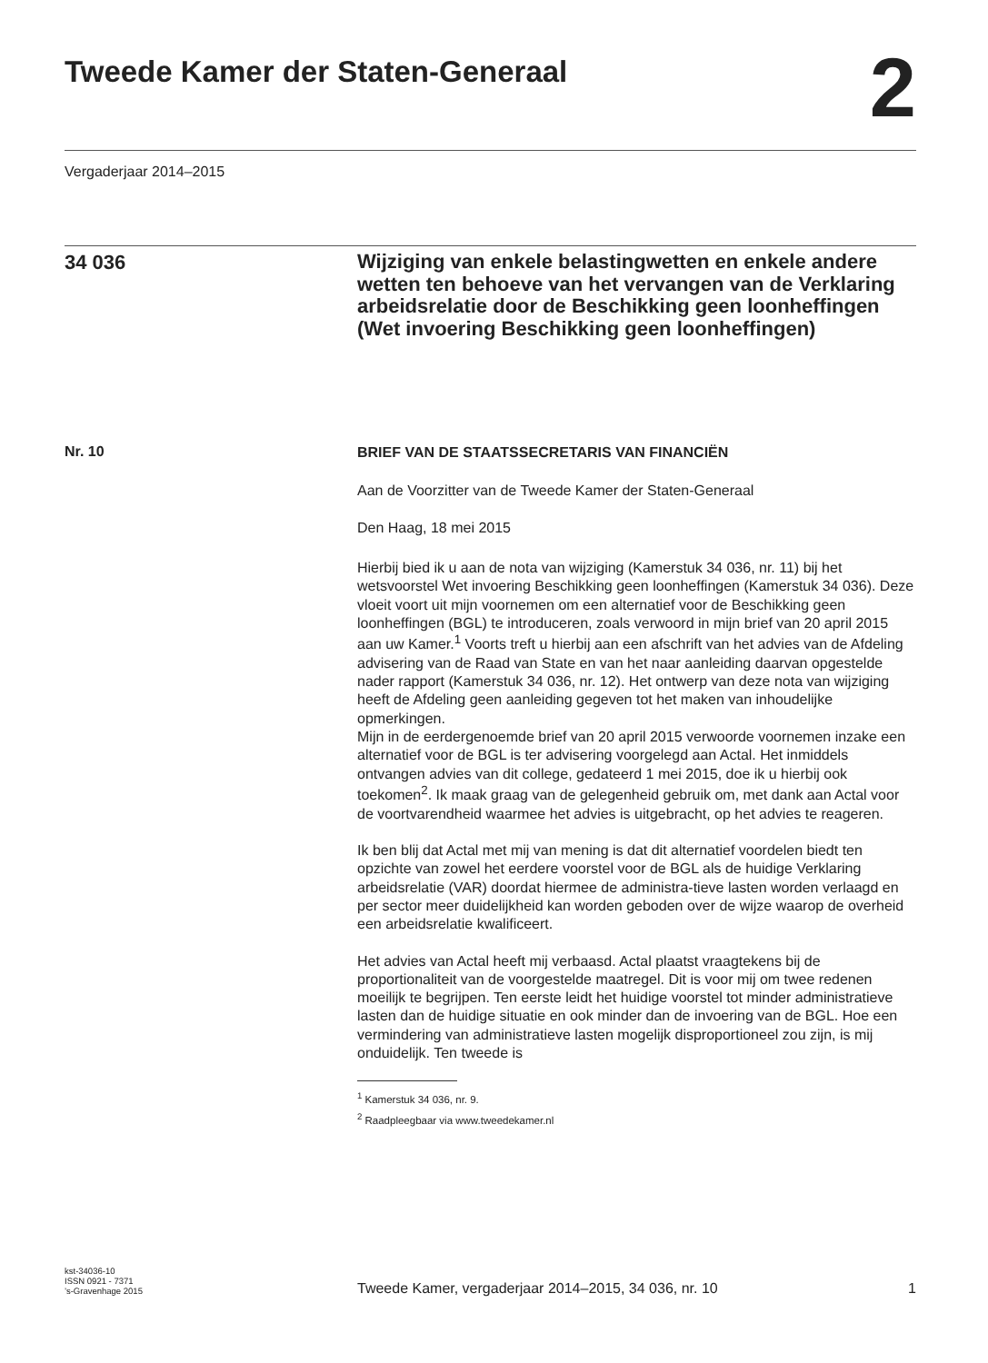Tweede Kamer der Staten-Generaal
2
Vergaderjaar 2014–2015
34 036
Wijziging van enkele belastingwetten en enkele andere wetten ten behoeve van het vervangen van de Verklaring arbeidsrelatie door de Beschikking geen loonheffingen (Wet invoering Beschikking geen loonheffingen)
Nr. 10
BRIEF VAN DE STAATSSECRETARIS VAN FINANCIËN
Aan de Voorzitter van de Tweede Kamer der Staten-Generaal
Den Haag, 18 mei 2015
Hierbij bied ik u aan de nota van wijziging (Kamerstuk 34 036, nr. 11) bij het wetsvoorstel Wet invoering Beschikking geen loonheffingen (Kamerstuk 34 036). Deze vloeit voort uit mijn voornemen om een alternatief voor de Beschikking geen loonheffingen (BGL) te introduceren, zoals verwoord in mijn brief van 20 april 2015 aan uw Kamer.<sup>1</sup> Voorts treft u hierbij aan een afschrift van het advies van de Afdeling advisering van de Raad van State en van het naar aanleiding daarvan opgestelde nader rapport (Kamerstuk 34 036, nr. 12). Het ontwerp van deze nota van wijziging heeft de Afdeling geen aanleiding gegeven tot het maken van inhoudelijke opmerkingen.
Mijn in de eerdergenoemde brief van 20 april 2015 verwoorde voornemen inzake een alternatief voor de BGL is ter advisering voorgelegd aan Actal. Het inmiddels ontvangen advies van dit college, gedateerd 1 mei 2015, doe ik u hierbij ook toekomen<sup>2</sup>. Ik maak graag van de gelegenheid gebruik om, met dank aan Actal voor de voortvarendheid waarmee het advies is uitgebracht, op het advies te reageren.
Ik ben blij dat Actal met mij van mening is dat dit alternatief voordelen biedt ten opzichte van zowel het eerdere voorstel voor de BGL als de huidige Verklaring arbeidsrelatie (VAR) doordat hiermee de administra-tieve lasten worden verlaagd en per sector meer duidelijkheid kan worden geboden over de wijze waarop de overheid een arbeidsrelatie kwalificeert.
Het advies van Actal heeft mij verbaasd. Actal plaatst vraagtekens bij de proportionaliteit van de voorgestelde maatregel. Dit is voor mij om twee redenen moeilijk te begrijpen. Ten eerste leidt het huidige voorstel tot minder administratieve lasten dan de huidige situatie en ook minder dan de invoering van de BGL. Hoe een vermindering van administratieve lasten mogelijk disproportioneel zou zijn, is mij onduidelijk. Ten tweede is
<sup>1</sup> Kamerstuk 34 036, nr. 9.
<sup>2</sup> Raadpleegbaar via www.tweedekamer.nl
kst-34036-10
ISSN 0921 - 7371
’s-Gravenhage 2015
Tweede Kamer, vergaderjaar 2014–2015, 34 036, nr. 10
1